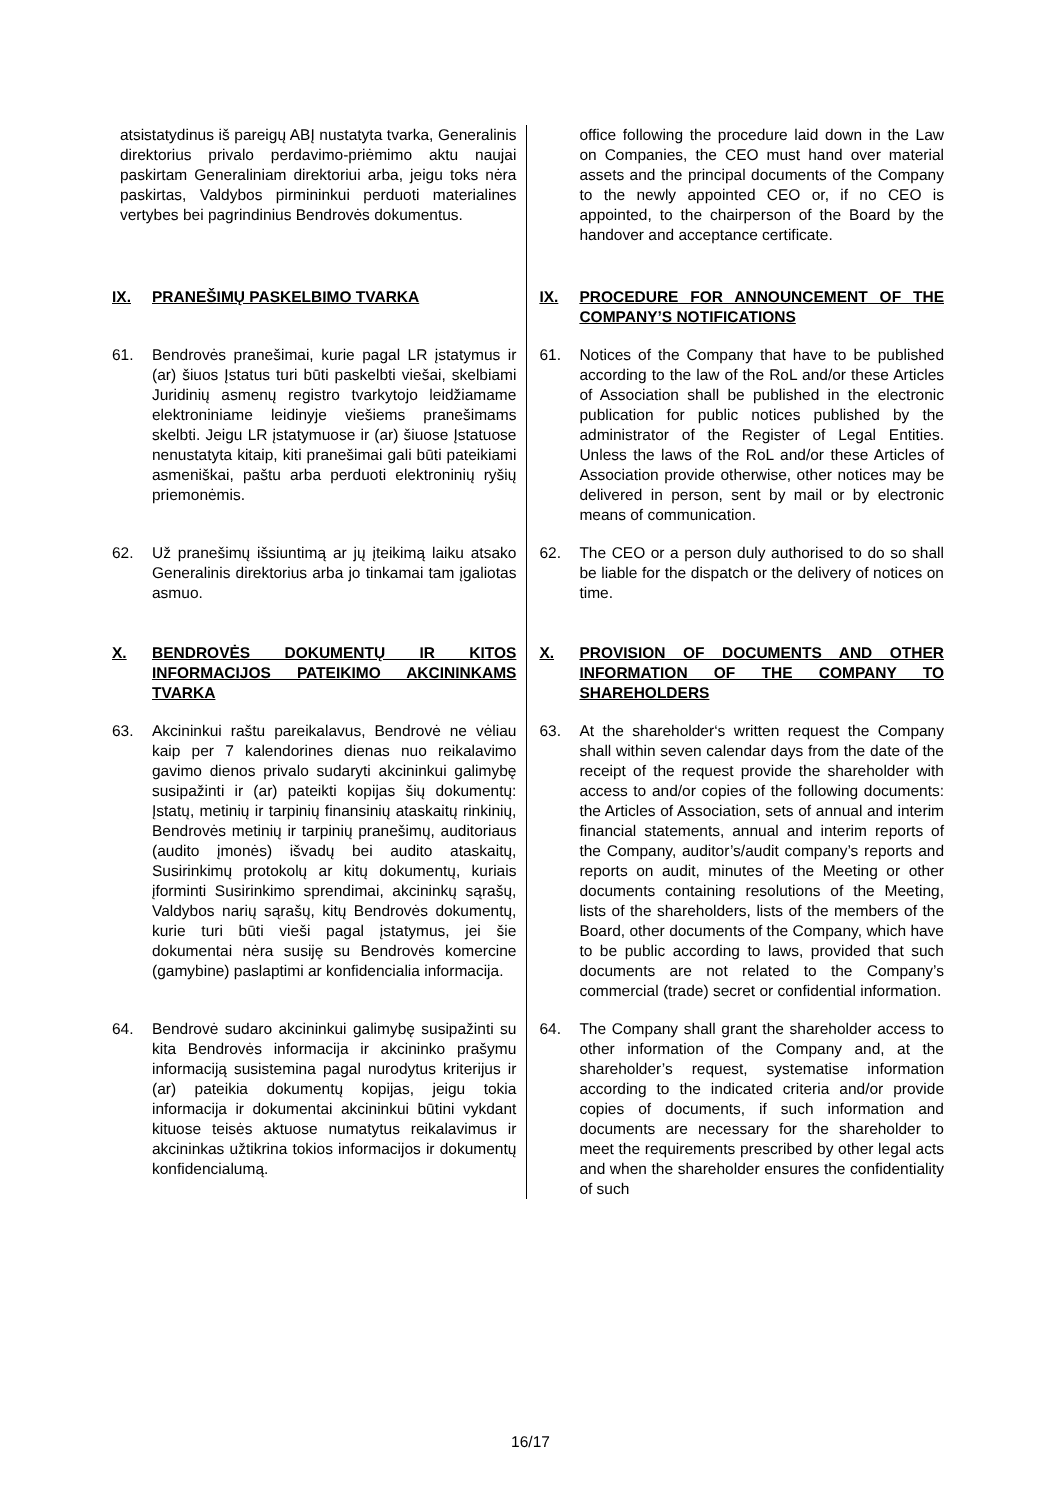| atsistatydinus iš pareigų ABĮ nustatyta tvarka, Generalinis direktorius privalo perdavimo-priėmimo aktu naujai paskirtam Generaliniam direktoriui arba, jeigu toks nėra paskirtas, Valdybos pirmininkui perduoti materialines vertybes bei pagrindinius Bendrovės dokumentus. | office following the procedure laid down in the Law on Companies, the CEO must hand over material assets and the principal documents of the Company to the newly appointed CEO or, if no CEO is appointed, to the chairperson of the Board by the handover and acceptance certificate. |
| IX. PRANEŠIMŲ PASKELBIMO TVARKA | IX. PROCEDURE FOR ANNOUNCEMENT OF THE COMPANY’S NOTIFICATIONS |
| 61. Bendrovės pranešimai, kurie pagal LR įstatymus ir (ar) šiuos Įstatus turi būti paskelbti viešai, skelbiami Juridinių asmenų registro tvarkytojo leidžiamame elektroniniame leidinyje viešiems pranešimams skelbti. Jeigu LR įstatymuose ir (ar) šiuose Įstatuose nenustatyta kitaip, kiti pranešimai gali būti pateikiami asmeniškai, paštu arba perduoti elektroninių ryšių priemonėmis. | 61. Notices of the Company that have to be published according to the law of the RoL and/or these Articles of Association shall be published in the electronic publication for public notices published by the administrator of the Register of Legal Entities. Unless the laws of the RoL and/or these Articles of Association provide otherwise, other notices may be delivered in person, sent by mail or by electronic means of communication. |
| 62. Už pranešimų išsiuntimą ar jų įteikimą laiku atsako Generalinis direktorius arba jo tinkamai tam įgaliotas asmuo. | 62. The CEO or a person duly authorised to do so shall be liable for the dispatch or the delivery of notices on time. |
| X. BENDROVĖS DOKUMENTŲ IR KITOS INFORMACIJOS PATEIKIMO AKCININKAMS TVARKA | X. PROVISION OF DOCUMENTS AND OTHER INFORMATION OF THE COMPANY TO SHAREHOLDERS |
| 63. Akcininkui raštu pareikalavus, Bendrovė ne vėliau kaip per 7 kalendorines dienas nuo reikalavimo gavimo dienos privalo sudaryti akcininkui galimybę susipažinti ir (ar) pateikti kopijas šių dokumentų: Įstatų, metinių ir tarpinių finansinių ataskaitų rinkinių, Bendrovės metinių ir tarpinių pranešimų, auditoriaus (audito įmonės) išvadų bei audito ataskaitų, Susirinkimų protokolų ar kitų dokumentų, kuriais įforminti Susirinkimo sprendimai, akcininkų sąrašų, Valdybos narių sąrašų, kitų Bendrovės dokumentų, kurie turi būti vieši pagal įstatymus, jei šie dokumentai nėra susiję su Bendrovės komercine (gamybine) paslaptimi ar konfidencialia informacija. | 63. At the shareholder‘s written request the Company shall within seven calendar days from the date of the receipt of the request provide the shareholder with access to and/or copies of the following documents: the Articles of Association, sets of annual and interim financial statements, annual and interim reports of the Company, auditor’s/audit company’s reports and reports on audit, minutes of the Meeting or other documents containing resolutions of the Meeting, lists of the shareholders, lists of the members of the Board, other documents of the Company, which have to be public according to laws, provided that such documents are not related to the Company’s commercial (trade) secret or confidential information. |
| 64. Bendrovė sudaro akcininkui galimybę susipažinti su kita Bendrovės informacija ir akcininko prašymu informaciją susistemina pagal nurodytus kriterijus ir (ar) pateikia dokumentų kopijas, jeigu tokia informacija ir dokumentai akcininkui būtini vykdant kituose teisės aktuose numatytus reikalavimus ir akcininkas užtikrina tokios informacijos ir dokumentų konfidencialumą. | 64. The Company shall grant the shareholder access to other information of the Company and, at the shareholder’s request, systematise information according to the indicated criteria and/or provide copies of documents, if such information and documents are necessary for the shareholder to meet the requirements prescribed by other legal acts and when the shareholder ensures the confidentiality of such |
16/17